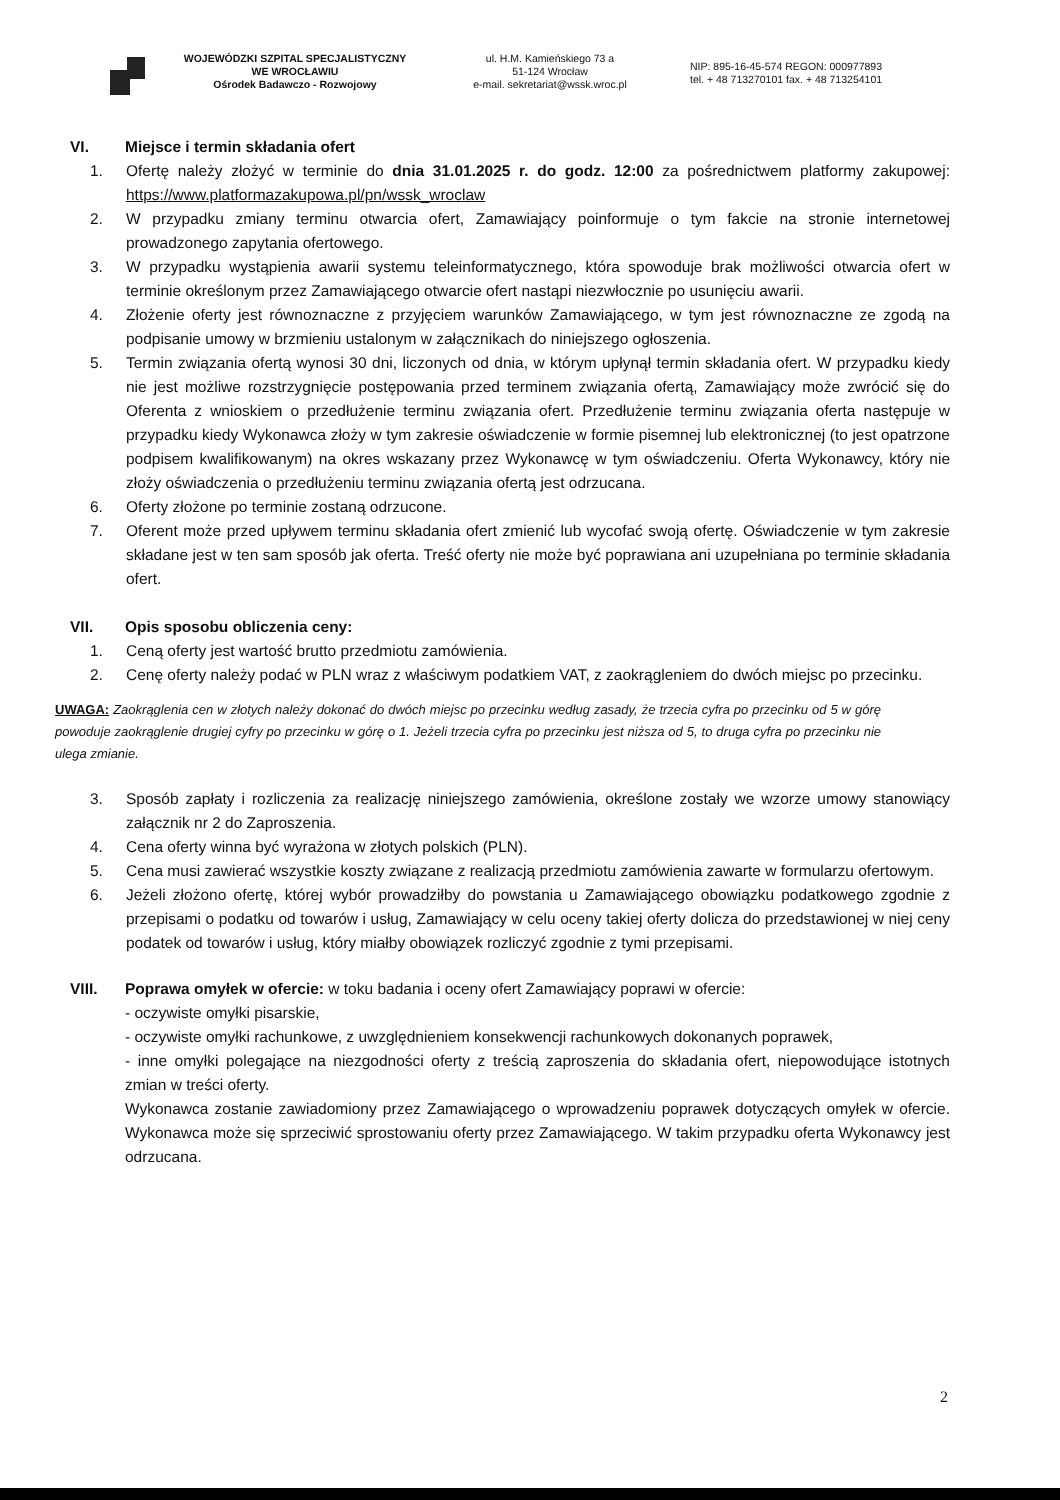WOJEWÓDZKI SZPITAL SPECJALISTYCZNY
WE WROCŁAWIU
Ośrodek Badawczo - Rozwojowy
ul. H.M. Kamieńskiego 73 a
51-124 Wrocław
e-mail. sekretariat@wssk.wroc.pl
NIP: 895-16-45-574 REGON: 000977893
tel. + 48 713270101 fax. + 48 713254101
VI. Miejsce i termin składania ofert
1. Ofertę należy złożyć w terminie do dnia 31.01.2025 r. do godz. 12:00 za pośrednictwem platformy zakupowej: https://www.platformazakupowa.pl/pn/wssk_wroclaw
2. W przypadku zmiany terminu otwarcia ofert, Zamawiający poinformuje o tym fakcie na stronie internetowej prowadzonego zapytania ofertowego.
3. W przypadku wystąpienia awarii systemu teleinformatycznego, która spowoduje brak możliwości otwarcia ofert w terminie określonym przez Zamawiającego otwarcie ofert nastąpi niezwłocznie po usunięciu awarii.
4. Złożenie oferty jest równoznaczne z przyjęciem warunków Zamawiającego, w tym jest równoznaczne ze zgodą na podpisanie umowy w brzmieniu ustalonym w załącznikach do niniejszego ogłoszenia.
5. Termin związania ofertą wynosi 30 dni, liczonych od dnia, w którym upłynął termin składania ofert. W przypadku kiedy nie jest możliwe rozstrzygnięcie postępowania przed terminem związania ofertą, Zamawiający może zwrócić się do Oferenta z wnioskiem o przedłużenie terminu związania ofert. Przedłużenie terminu związania oferta następuje w przypadku kiedy Wykonawca złoży w tym zakresie oświadczenie w formie pisemnej lub elektronicznej (to jest opatrzone podpisem kwalifikowanym) na okres wskazany przez Wykonawcę w tym oświadczeniu. Oferta Wykonawcy, który nie złoży oświadczenia o przedłużeniu terminu związania ofertą jest odrzucana.
6. Oferty złożone po terminie zostaną odrzucone.
7. Oferent może przed upływem terminu składania ofert zmienić lub wycofać swoją ofertę. Oświadczenie w tym zakresie składane jest w ten sam sposób jak oferta. Treść oferty nie może być poprawiana ani uzupełniana po terminie składania ofert.
VII. Opis sposobu obliczenia ceny:
1. Ceną oferty jest wartość brutto przedmiotu zamówienia.
2. Cenę oferty należy podać w PLN wraz z właściwym podatkiem VAT, z zaokrągleniem do dwóch miejsc po przecinku.
UWAGA: Zaokrąglenia cen w złotych należy dokonać do dwóch miejsc po przecinku według zasady, że trzecia cyfra po przecinku od 5 w górę powoduje zaokrąglenie drugiej cyfry po przecinku w górę o 1. Jeżeli trzecia cyfra po przecinku jest niższa od 5, to druga cyfra po przecinku nie ulega zmianie.
3. Sposób zapłaty i rozliczenia za realizację niniejszego zamówienia, określone zostały we wzorze umowy stanowiący załącznik nr 2 do Zaproszenia.
4. Cena oferty winna być wyrażona w złotych polskich (PLN).
5. Cena musi zawierać wszystkie koszty związane z realizacją przedmiotu zamówienia zawarte w formularzu ofertowym.
6. Jeżeli złożono ofertę, której wybór prowadziłby do powstania u Zamawiającego obowiązku podatkowego zgodnie z przepisami o podatku od towarów i usług, Zamawiający w celu oceny takiej oferty dolicza do przedstawionej w niej ceny podatek od towarów i usług, który miałby obowiązek rozliczyć zgodnie z tymi przepisami.
VIII. Poprawa omyłek w ofercie: w toku badania i oceny ofert Zamawiający poprawi w ofercie:
- oczywiste omyłki pisarskie,
- oczywiste omyłki rachunkowe, z uwzględnieniem konsekwencji rachunkowych dokonanych poprawek,
- inne omyłki polegające na niezgodności oferty z treścią zaproszenia do składania ofert, niepowodujące istotnych zmian w treści oferty.
Wykonawca zostanie zawiadomiony przez Zamawiającego o wprowadzeniu poprawek dotyczących omyłek w ofercie. Wykonawca może się sprzeciwić sprostowaniu oferty przez Zamawiającego. W takim przypadku oferta Wykonawcy jest odrzucana.
2